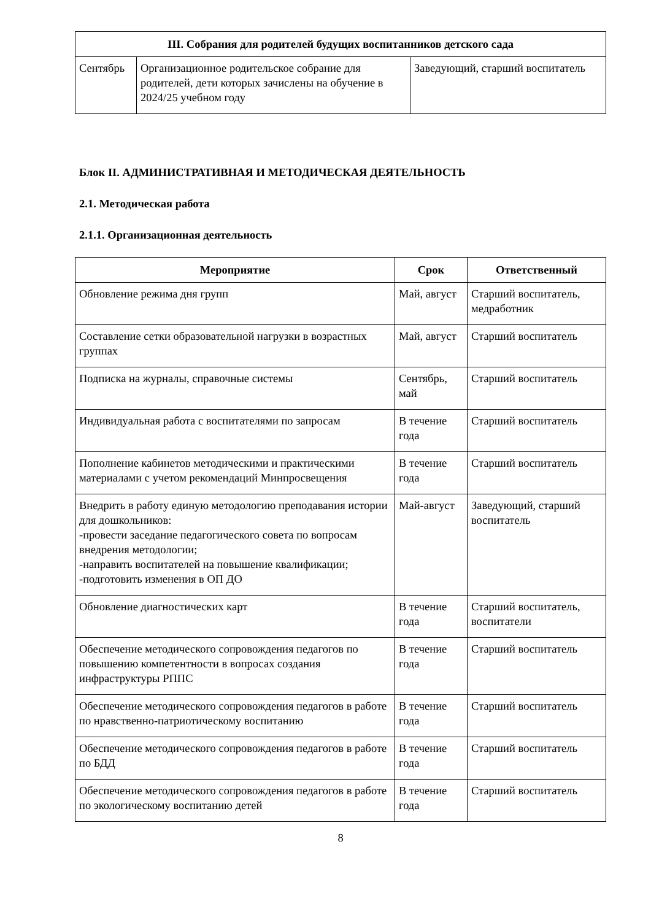| III. Собрания для родителей будущих воспитанников детского сада | | |
| --- | --- | --- |
| Сентябрь | Организационное родительское собрание для родителей, дети которых зачислены на обучение в 2024/25 учебном году | Заведующий, старший воспитатель |
Блок II. АДМИНИСТРАТИВНАЯ И МЕТОДИЧЕСКАЯ ДЕЯТЕЛЬНОСТЬ
2.1. Методическая работа
2.1.1. Организационная деятельность
| Мероприятие | Срок | Ответственный |
| --- | --- | --- |
| Обновление режима дня групп | Май, август | Старший воспитатель, медработник |
| Составление сетки образовательной нагрузки в возрастных группах | Май, август | Старший воспитатель |
| Подписка на журналы, справочные системы | Сентябрь, май | Старший воспитатель |
| Индивидуальная работа с воспитателями по запросам | В течение года | Старший воспитатель |
| Пополнение кабинетов методическими и практическими материалами с учетом рекомендаций Минпросвещения | В течение года | Старший воспитатель |
| Внедрить в работу единую методологию преподавания истории для дошкольников: -провести заседание педагогического совета по вопросам внедрения методологии; -направить воспитателей на повышение квалификации; -подготовить изменения в ОП ДО | Май-август | Заведующий, старший воспитатель |
| Обновление диагностических карт | В течение года | Старший воспитатель, воспитатели |
| Обеспечение методического сопровождения педагогов по повышению компетентности в вопросах создания инфраструктуры РППС | В течение года | Старший воспитатель |
| Обеспечение методического сопровождения педагогов в работе по нравственно-патриотическому воспитанию | В течение года | Старший воспитатель |
| Обеспечение методического сопровождения педагогов в работе по БДД | В течение года | Старший воспитатель |
| Обеспечение методического сопровождения педагогов в работе по экологическому воспитанию детей | В течение года | Старший воспитатель |
8